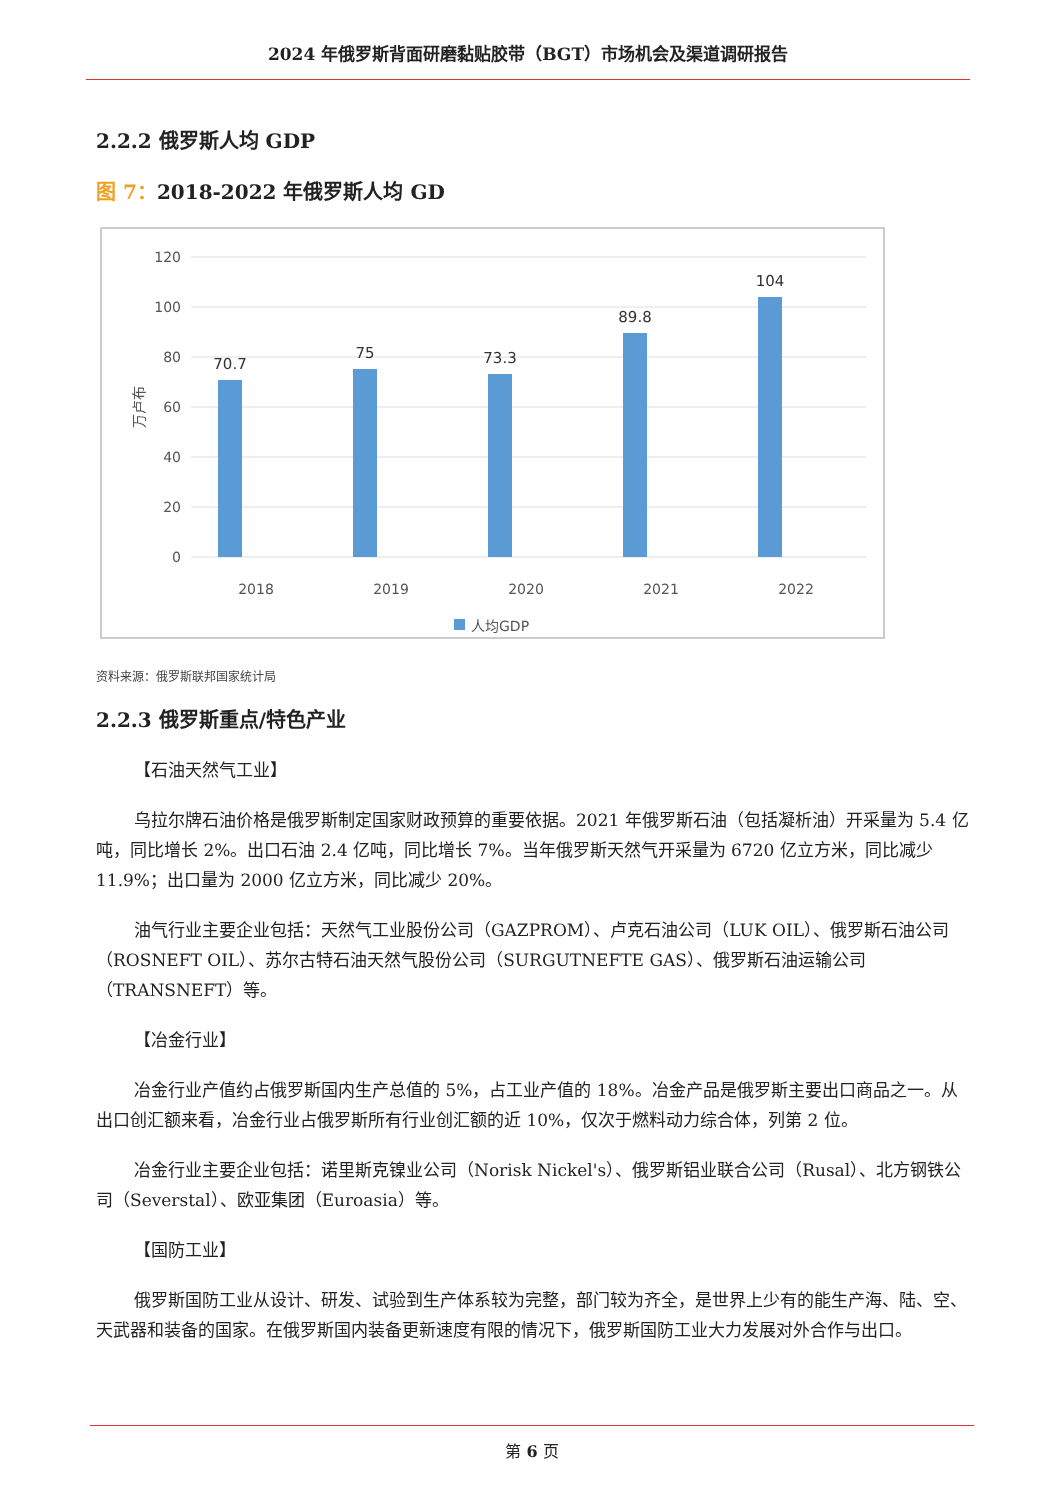2024 年俄罗斯背面研磨黏贴胶带（BGT）市场机会及渠道调研报告
2.2.2 俄罗斯人均 GDP
图 7：2018-2022 年俄罗斯人均 GD
120
100
80
60
40
20
0
万卢布
70.7
75
73.3
89.8
104
2018
2019
2020
2021
2022
人均GDP
资料来源：俄罗斯联邦国家统计局
2.2.3 俄罗斯重点/特色产业
【石油天然气工业】
乌拉尔牌石油价格是俄罗斯制定国家财政预算的重要依据。2021 年俄罗斯石油（包括凝析油）开采量为 5.4 亿吨，同比增长 2%。出口石油 2.4 亿吨，同比增长 7%。当年俄罗斯天然气开采量为 6720 亿立方米，同比减少 11.9%；出口量为 2000 亿立方米，同比减少 20%。
油气行业主要企业包括：天然气工业股份公司（GAZPROM）、卢克石油公司（LUK OIL）、俄罗斯石油公司（ROSNEFT OIL）、苏尔古特石油天然气股份公司（SURGUTNEFTE GAS）、俄罗斯石油运输公司（TRANSNEFT）等。
【冶金行业】
冶金行业产值约占俄罗斯国内生产总值的 5%，占工业产值的 18%。冶金产品是俄罗斯主要出口商品之一。从出口创汇额来看，冶金行业占俄罗斯所有行业创汇额的近 10%，仅次于燃料动力综合体，列第 2 位。
冶金行业主要企业包括：诺里斯克镍业公司（Norisk Nickel's）、俄罗斯铝业联合公司（Rusal）、北方钢铁公司（Severstal）、欧亚集团（Euroasia）等。
【国防工业】
俄罗斯国防工业从设计、研发、试验到生产体系较为完整，部门较为齐全，是世界上少有的能生产海、陆、空、天武器和装备的国家。在俄罗斯国内装备更新速度有限的情况下，俄罗斯国防工业大力发展对外合作与出口。
第 6 页